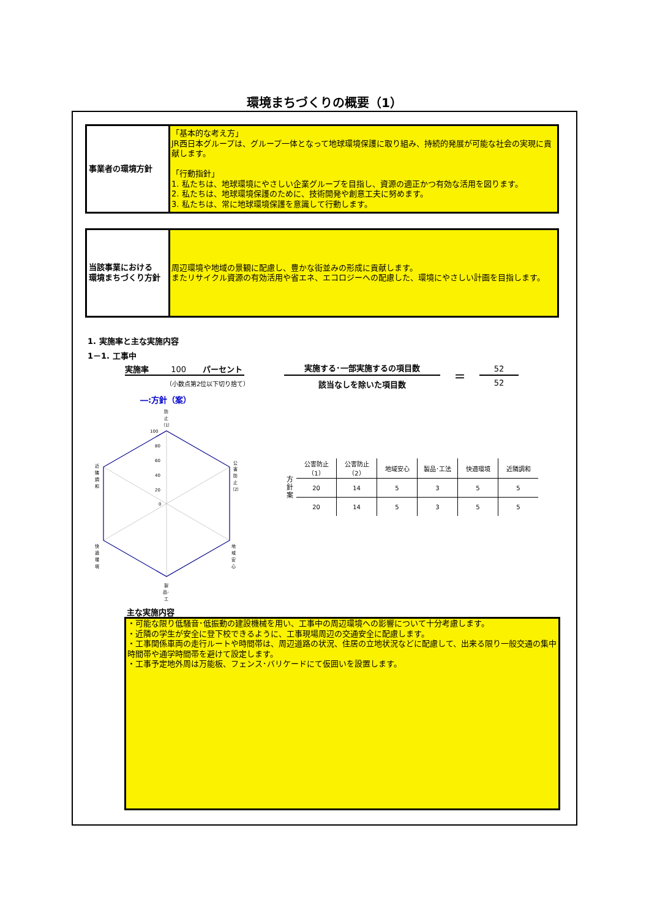環境まちづくりの概要（1）
事業者の環境方針
「基本的な考え方」
JR西日本グループは、グループ一体となって地球環境保護に取り組み、持続的発展が可能な社会の実現に貢献します。
「行動指針」
1. 私たちは、地球環境にやさしい企業グループを目指し、資源の適正かつ有効な活用を図ります。
2. 私たちは、地球環境保護のために、技術開発や創意工夫に努めます。
3. 私たちは、常に地球環境保護を意識して行動します。
当該事業における
環境まちづくり方針
周辺環境や地域の景観に配慮し、豊かな街並みの形成に貢献します。
またリサイクル資源の有効活用や省エネ、エコロジーへの配慮した、環境にやさしい計画を目指します。
1. 実施率と主な実施内容
1－1. 工事中
実施率 100 パーセント
（小数点第2位以下切り捨て）
実施する･一部実施するの項目数
該当なしを除いた項目数
＝
52
52
―:方針（案）
100
80
60
40
20
0
防
止
（1）
公
害
防
止
（2）
地
域
安
心
製
品･
工
快
適
環
境
近
隣
調
和
| 方 針 案 | 公害防止（1） | 公害防止（2） | 地域安心 | 製品･工法 | 快適環境 | 近隣調和 |
| | 20 | 14 | 5 | 3 | 5 | 5 |
| | 20 | 14 | 5 | 3 | 5 | 5 |
主な実施内容
・可能な限り低騒音･低振動の建設機械を用い、工事中の周辺環境への影響について十分考慮します。
・近隣の学生が安全に登下校できるように、工事現場周辺の交通安全に配慮します。
・工事関係車両の走行ルートや時間帯は、周辺道路の状況、住居の立地状況などに配慮して、出来る限り一般交通の集中時間帯や通学時間帯を避けて設定します。
・工事予定地外周は万能板、フェンス･バリケードにて仮囲いを設置します。